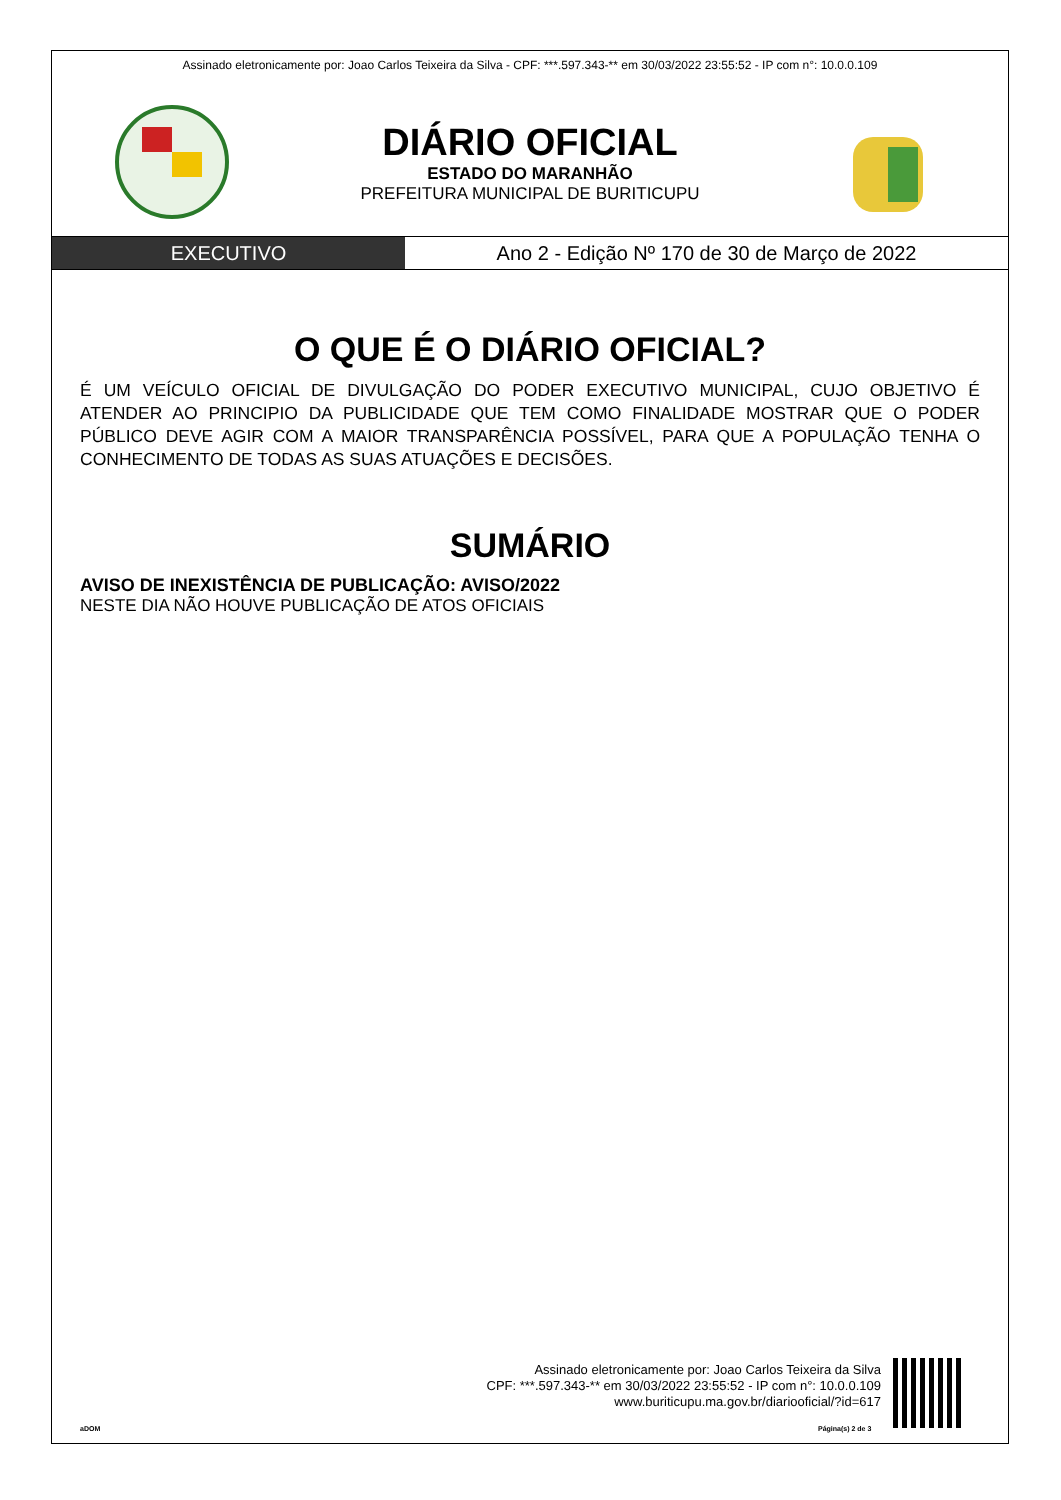Assinado eletronicamente por: Joao Carlos Teixeira da Silva - CPF: ***.597.343-** em 30/03/2022 23:55:52 - IP com n°: 10.0.0.109
DIÁRIO OFICIAL
ESTADO DO MARANHÃO
PREFEITURA MUNICIPAL DE BURITICUPU
EXECUTIVO Ano 2 - Edição Nº 170 de 30 de Março de 2022
O QUE É O DIÁRIO OFICIAL?
É UM VEÍCULO OFICIAL DE DIVULGAÇÃO DO PODER EXECUTIVO MUNICIPAL, CUJO OBJETIVO É ATENDER AO PRINCIPIO DA PUBLICIDADE QUE TEM COMO FINALIDADE MOSTRAR QUE O PODER PÚBLICO DEVE AGIR COM A MAIOR TRANSPARÊNCIA POSSÍVEL, PARA QUE A POPULAÇÃO TENHA O CONHECIMENTO DE TODAS AS SUAS ATUAÇÕES E DECISÕES.
SUMÁRIO
AVISO DE INEXISTÊNCIA DE PUBLICAÇÃO: AVISO/2022
NESTE DIA NÃO HOUVE PUBLICAÇÃO DE ATOS OFICIAIS
Assinado eletronicamente por: Joao Carlos Teixeira da Silva
CPF: ***.597.343-** em 30/03/2022 23:55:52 - IP com n°: 10.0.0.109
www.buriticupu.ma.gov.br/diariooficial/?id=617
aDOM Página(s) 2 de 3